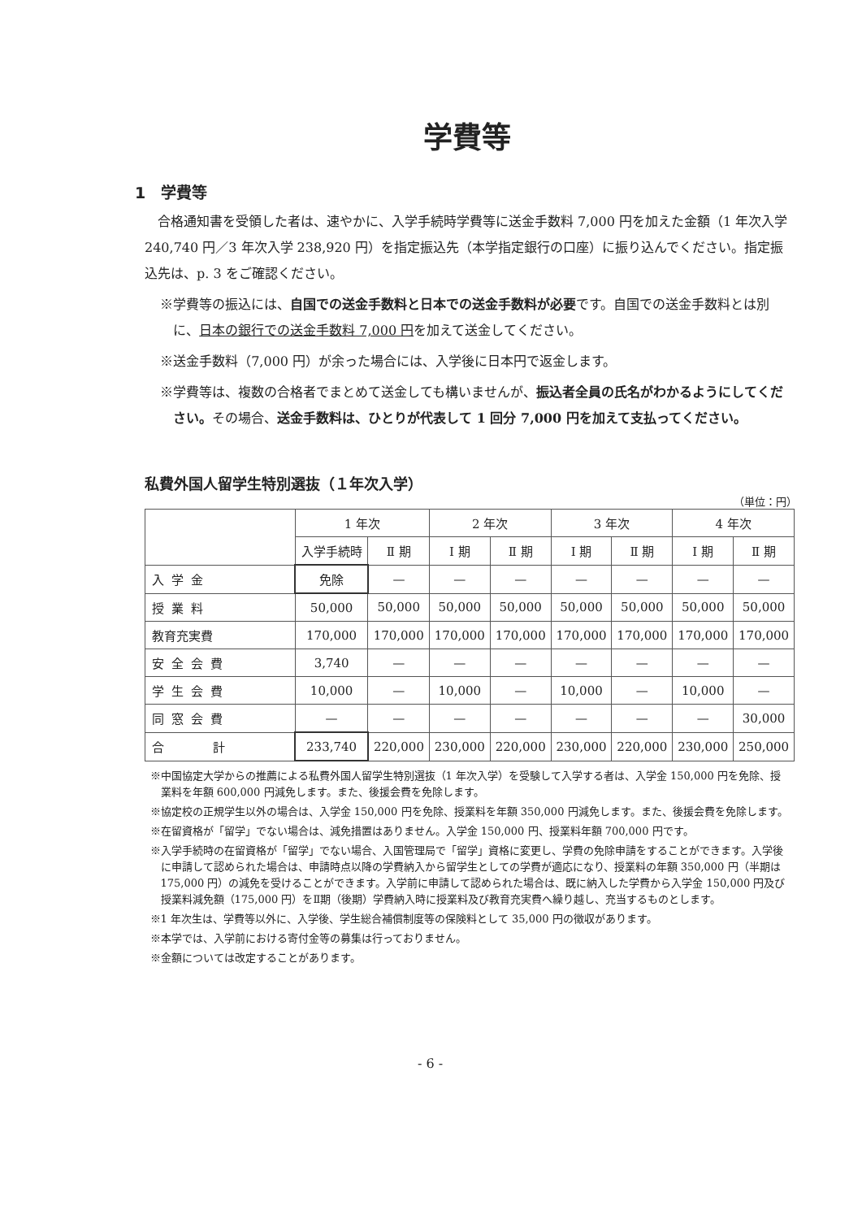学費等
1　学費等
合格通知書を受領した者は、速やかに、入学手続時学費等に送金手数料 7,000 円を加えた金額（1 年次入学 240,740 円／3 年次入学 238,920 円）を指定振込先（本学指定銀行の口座）に振り込んでください。指定振込先は、p. 3 をご確認ください。
※学費等の振込には、自国での送金手数料と日本での送金手数料が必要です。自国での送金手数料とは別に、日本の銀行での送金手数料 7,000 円を加えて送金してください。
※送金手数料（7,000 円）が余った場合には、入学後に日本円で返金します。
※学費等は、複数の合格者でまとめて送金しても構いませんが、振込者全員の氏名がわかるようにしてください。その場合、送金手数料は、ひとりが代表して 1 回分 7,000 円を加えて支払ってください。
私費外国人留学生特別選抜（１年次入学）
（単位：円）
| | 1 年次 | | 2 年次 | | 3 年次 | | 4 年次 | |
| --- | --- | --- | --- | --- | --- | --- | --- | --- |
| | 入学手続時 | Ⅱ 期 | Ⅰ 期 | Ⅱ 期 | Ⅰ 期 | Ⅱ 期 | Ⅰ 期 | Ⅱ 期 |
| 入学金 | 免除 | — | — | — | — | — | — | — |
| 授業料 | 50,000 | 50,000 | 50,000 | 50,000 | 50,000 | 50,000 | 50,000 | 50,000 |
| 教育充実費 | 170,000 | 170,000 | 170,000 | 170,000 | 170,000 | 170,000 | 170,000 | 170,000 |
| 安全会費 | 3,740 | — | — | — | — | — | — | — |
| 学生会費 | 10,000 | — | 10,000 | — | 10,000 | — | 10,000 | — |
| 同窓会費 | — | — | — | — | — | — | — | 30,000 |
| 合計 | 233,740 | 220,000 | 230,000 | 220,000 | 230,000 | 220,000 | 230,000 | 250,000 |
※中国協定大学からの推薦による私費外国人留学生特別選抜（1 年次入学）を受験して入学する者は、入学金 150,000 円を免除、授業料を年額 600,000 円減免します。また、後援会費を免除します。
※協定校の正規学生以外の場合は、入学金 150,000 円を免除、授業料を年額 350,000 円減免します。また、後援会費を免除します。
※在留資格が「留学」でない場合は、減免措置はありません。入学金 150,000 円、授業料年額 700,000 円です。
※入学手続時の在留資格が「留学」でない場合、入国管理局で「留学」資格に変更し、学費の免除申請をすることができます。入学後に申請して認められた場合は、申請時点以降の学費納入から留学生としての学費が適応になり、授業料の年額 350,000 円（半期は 175,000 円）の減免を受けることができます。入学前に申請して認められた場合は、既に納入した学費から入学金 150,000 円及び授業料減免額（175,000 円）をⅡ期（後期）学費納入時に授業料及び教育充実費へ繰り越し、充当するものとします。
※1 年次生は、学費等以外に、入学後、学生総合補償制度等の保険料として 35,000 円の徴収があります。
※本学では、入学前における寄付金等の募集は行っておりません。
※金額については改定することがあります。
- 6 -